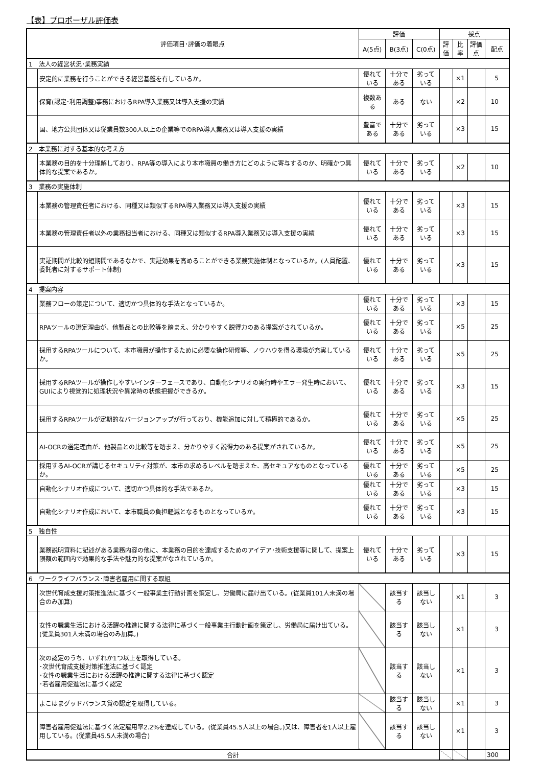【表】プロポーザル評価表
| 評価項目･評価の着眼点 | | 評価 | | | 採点 | | | |
| --- | --- | --- | --- | --- | --- | --- | --- | --- |
| | | A(5点) | B(3点) | C(0点) | 評価 | 比率 | 評価点 | 配点 |
| 1 法人の経営状況･業務実績 | | | | | | | | |
| | 安定的に業務を行うことができる経営基盤を有しているか。 | 優れている | 十分である | 劣っている | | ×1 | | 5 |
| | 保育(認定･利用調整)事務におけるRPA導入業務又は導入支援の実績 | 複数ある | ある | ない | | ×2 | | 10 |
| | 国、地方公共団体又は従業員数300人以上の企業等でのRPA導入業務又は導入支援の実績 | 豊富である | 十分である | 劣っている | | ×3 | | 15 |
| 2 本業務に対する基本的な考え方 | | | | | | | | |
| | 本業務の目的を十分理解しており、RPA等の導入により本市職員の働き方にどのように寄与するのか、明確かつ具体的な提案であるか。 | 優れている | 十分である | 劣っている | | ×2 | | 10 |
| 3 業務の実施体制 | | | | | | | | |
| | 本業務の管理責任者における、同種又は類似するRPA導入業務又は導入支援の実績 | 優れている | 十分である | 劣っている | | ×3 | | 15 |
| | 本業務の管理責任者以外の業務担当者における、同種又は類似するRPA導入業務又は導入支援の実績 | 優れている | 十分である | 劣っている | | ×3 | | 15 |
| | 実証期間が比較的短期間であるなかで、実証効果を高めることができる業務実施体制となっているか。(人員配置、委託者に対するサポート体制) | 優れている | 十分である | 劣っている | | ×3 | | 15 |
| 4 提案内容 | | | | | | | | |
| | 業務フローの策定について、適切かつ具体的な手法となっているか。 | 優れている | 十分である | 劣っている | | ×3 | | 15 |
| | RPAツールの選定理由が、他製品との比較等を踏まえ、分かりやすく説得力のある提案がされているか。 | 優れている | 十分である | 劣っている | | ×5 | | 25 |
| | 採用するRPAツールについて、本市職員が操作するために必要な操作研修等、ノウハウを得る環境が充実しているか。 | 優れている | 十分である | 劣っている | | ×5 | | 25 |
| | 採用するRPAツールが操作しやすいインターフェースであり、自動化シナリオの実行時やエラー発生時において、GUIにより視覚的に処理状況や異常時の状態把握ができるか。 | 優れている | 十分である | 劣っている | | ×3 | | 15 |
| | 採用するRPAツールが定期的なバージョンアップが行っており、機能追加に対して積極的であるか。 | 優れている | 十分である | 劣っている | | ×5 | | 25 |
| | AI-OCRの選定理由が、他製品との比較等を踏まえ、分かりやすく説得力のある提案がされているか。 | 優れている | 十分である | 劣っている | | ×5 | | 25 |
| | 採用するAI-OCRが講じるセキュリティ対策が、本市の求めるレベルを踏まえた、高セキュアなものとなっているか。 | 優れている | 十分である | 劣っている | | ×5 | | 25 |
| | 自動化シナリオ作成について、適切かつ具体的な手法であるか。 | 優れている | 十分である | 劣っている | | ×3 | | 15 |
| | 自動化シナリオ作成において、本市職員の負担軽減となるものとなっているか。 | 優れている | 十分である | 劣っている | | ×3 | | 15 |
| 5 独自性 | | | | | | | | |
| | 業務説明資料に記述がある業務内容の他に、本業務の目的を達成するためのアイデア･技術支援等に関して、提案上限額の範囲内で効果的な手法や魅力的な提案がなされているか。 | 優れている | 十分である | 劣っている | | ×3 | | 15 |
| 6 ワークライフバランス･障害者雇用に関する取組 | | | | | | | | |
| | 次世代育成支援対策推進法に基づく一般事業主行動計画を策定し、労働局に届け出ている。(従業員101人未満の場合のみ加算) | | 該当する | 該当しない | | ×1 | | 3 |
| | 女性の職業生活における活躍の推進に関する法律に基づく一般事業主行動計画を策定し、労働局に届け出ている。(従業員301人未満の場合のみ加算。) | | 該当する | 該当しない | | ×1 | | 3 |
| | 次の認定のうち、いずれか1つ以上を取得している。 ･次世代育成支援対策推進法に基づく認定 ･女性の職業生活における活躍の推進に関する法律に基づく認定 ･若者雇用促進法に基づく認定 | | 該当する | 該当しない | | ×1 | | 3 |
| | よこはまグッドバランス賞の認定を取得している。 | | 該当する | 該当しない | | ×1 | | 3 |
| | 障害者雇用促進法に基づく法定雇用率2.2%を達成している。(従業員45.5人以上の場合。)又は、障害者を1人以上雇用している。(従業員45.5人未満の場合) | | 該当する | 該当しない | | ×1 | | 3 |
| 合計 | | | | | | | | 300 |